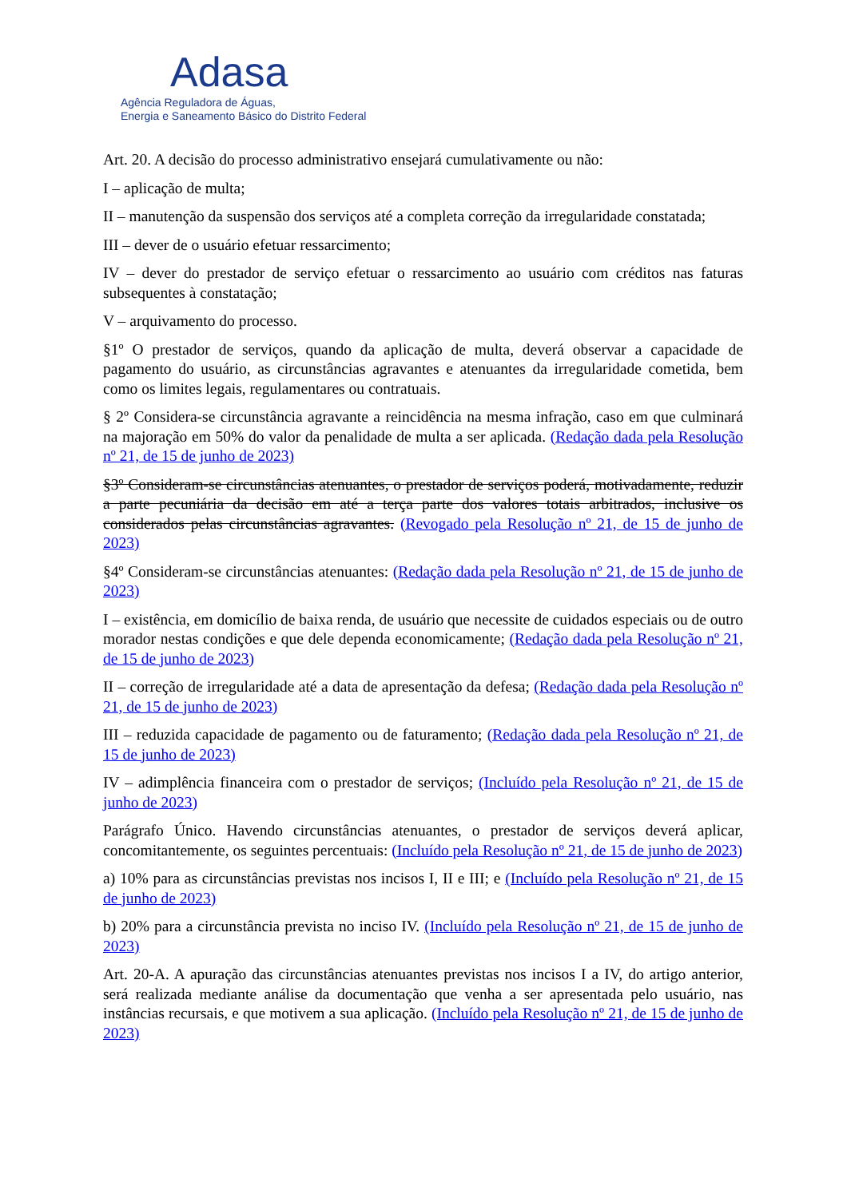Adasa
Agência Reguladora de Águas,
Energia e Saneamento Básico do Distrito Federal
Art. 20. A decisão do processo administrativo ensejará cumulativamente ou não:
I – aplicação de multa;
II – manutenção da suspensão dos serviços até a completa correção da irregularidade constatada;
III – dever de o usuário efetuar ressarcimento;
IV – dever do prestador de serviço efetuar o ressarcimento ao usuário com créditos nas faturas subsequentes à constatação;
V – arquivamento do processo.
§1º O prestador de serviços, quando da aplicação de multa, deverá observar a capacidade de pagamento do usuário, as circunstâncias agravantes e atenuantes da irregularidade cometida, bem como os limites legais, regulamentares ou contratuais.
§ 2º Considera-se circunstância agravante a reincidência na mesma infração, caso em que culminará na majoração em 50% do valor da penalidade de multa a ser aplicada. (Redação dada pela Resolução nº 21, de 15 de junho de 2023)
§3º Consideram-se circunstâncias atenuantes, o prestador de serviços poderá, motivadamente, reduzir a parte pecuniária da decisão em até a terça parte dos valores totais arbitrados, inclusive os considerados pelas circunstâncias agravantes. (Revogado pela Resolução nº 21, de 15 de junho de 2023)
§4º Consideram-se circunstâncias atenuantes: (Redação dada pela Resolução nº 21, de 15 de junho de 2023)
I – existência, em domicílio de baixa renda, de usuário que necessite de cuidados especiais ou de outro morador nestas condições e que dele dependa economicamente; (Redação dada pela Resolução nº 21, de 15 de junho de 2023)
II – correção de irregularidade até a data de apresentação da defesa; (Redação dada pela Resolução nº 21, de 15 de junho de 2023)
III – reduzida capacidade de pagamento ou de faturamento; (Redação dada pela Resolução nº 21, de 15 de junho de 2023)
IV – adimplência financeira com o prestador de serviços; (Incluído pela Resolução nº 21, de 15 de junho de 2023)
Parágrafo Único. Havendo circunstâncias atenuantes, o prestador de serviços deverá aplicar, concomitantemente, os seguintes percentuais: (Incluído pela Resolução nº 21, de 15 de junho de 2023)
a) 10% para as circunstâncias previstas nos incisos I, II e III; e (Incluído pela Resolução nº 21, de 15 de junho de 2023)
b) 20% para a circunstância prevista no inciso IV. (Incluído pela Resolução nº 21, de 15 de junho de 2023)
Art. 20-A. A apuração das circunstâncias atenuantes previstas nos incisos I a IV, do artigo anterior, será realizada mediante análise da documentação que venha a ser apresentada pelo usuário, nas instâncias recursais, e que motivem a sua aplicação. (Incluído pela Resolução nº 21, de 15 de junho de 2023)